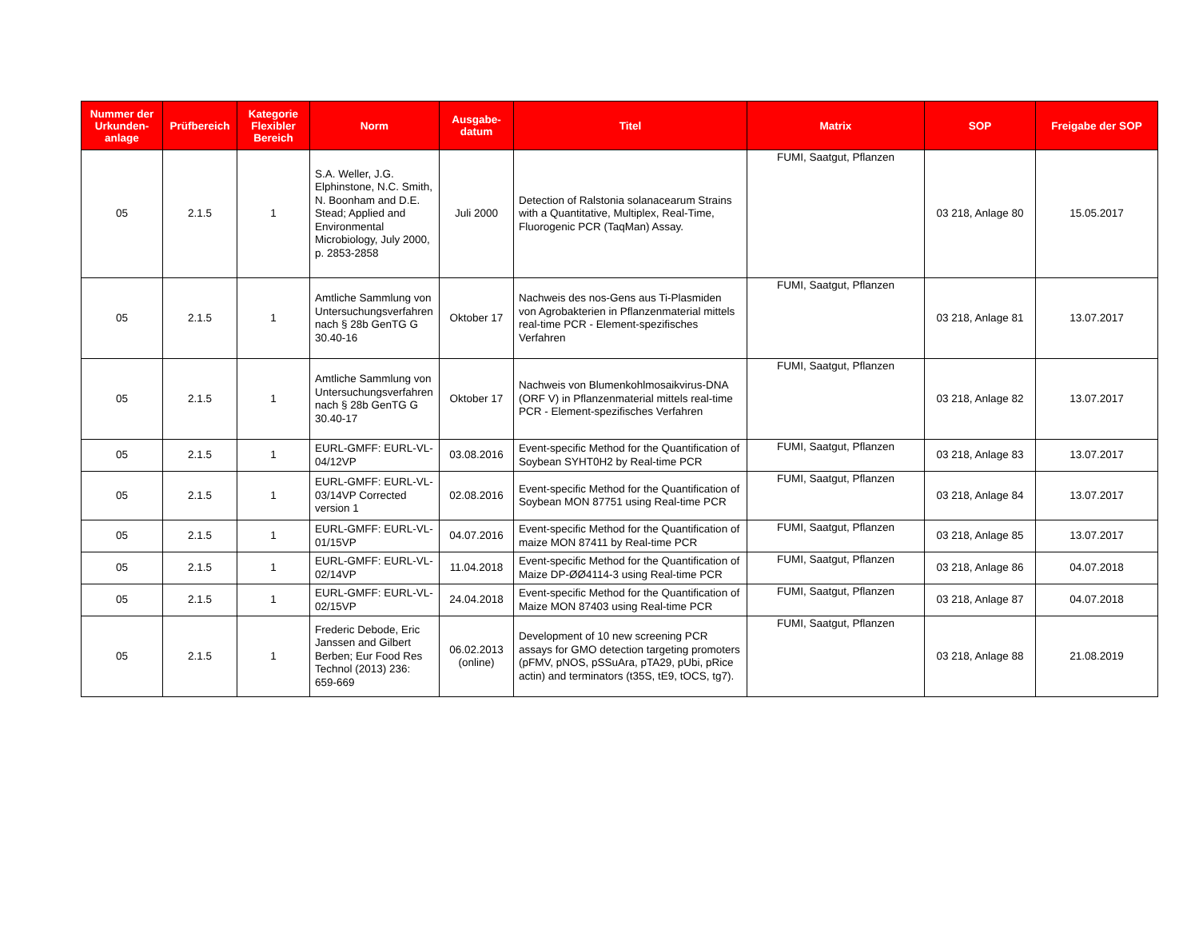| Nummer der Urkunden-anlage | Prüfbereich | Kategorie Flexibler Bereich | Norm | Ausgabe-datum | Titel | Matrix | SOP | Freigabe der SOP |
| --- | --- | --- | --- | --- | --- | --- | --- | --- |
| 05 | 2.1.5 | 1 | S.A. Weller, J.G. Elphinstone, N.C. Smith, N. Boonham and D.E. Stead; Applied and Environmental Microbiology, July 2000, p. 2853-2858 | Juli 2000 | Detection of Ralstonia solanacearum Strains with a Quantitative, Multiplex, Real-Time, Fluorogenic PCR (TaqMan) Assay. | FUMI, Saatgut, Pflanzen | 03 218, Anlage 80 | 15.05.2017 |
| 05 | 2.1.5 | 1 | Amtliche Sammlung von Untersuchungsverfahren nach § 28b GenTG G 30.40-16 | Oktober 17 | Nachweis des nos-Gens aus Ti-Plasmiden von Agrobakterien in Pflanzenmaterial mittels real-time PCR - Element-spezifisches Verfahren | FUMI, Saatgut, Pflanzen | 03 218, Anlage 81 | 13.07.2017 |
| 05 | 2.1.5 | 1 | Amtliche Sammlung von Untersuchungsverfahren nach § 28b GenTG G 30.40-17 | Oktober 17 | Nachweis von Blumenkohlmosaikvirus-DNA (ORF V) in Pflanzenmaterial mittels real-time PCR - Element-spezifisches Verfahren | FUMI, Saatgut, Pflanzen | 03 218, Anlage 82 | 13.07.2017 |
| 05 | 2.1.5 | 1 | EURL-GMFF: EURL-VL-04/12VP | 03.08.2016 | Event-specific Method for the Quantification of Soybean SYHT0H2 by Real-time PCR | FUMI, Saatgut, Pflanzen | 03 218, Anlage 83 | 13.07.2017 |
| 05 | 2.1.5 | 1 | EURL-GMFF: EURL-VL-03/14VP Corrected version 1 | 02.08.2016 | Event-specific Method for the Quantification of Soybean MON 87751 using Real-time PCR | FUMI, Saatgut, Pflanzen | 03 218, Anlage 84 | 13.07.2017 |
| 05 | 2.1.5 | 1 | EURL-GMFF: EURL-VL-01/15VP | 04.07.2016 | Event-specific Method for the Quantification of maize MON 87411 by Real-time PCR | FUMI, Saatgut, Pflanzen | 03 218, Anlage 85 | 13.07.2017 |
| 05 | 2.1.5 | 1 | EURL-GMFF: EURL-VL-02/14VP | 11.04.2018 | Event-specific Method for the Quantification of Maize DP-ØØ4114-3 using Real-time PCR | FUMI, Saatgut, Pflanzen | 03 218, Anlage 86 | 04.07.2018 |
| 05 | 2.1.5 | 1 | EURL-GMFF: EURL-VL-02/15VP | 24.04.2018 | Event-specific Method for the Quantification of Maize MON 87403 using Real-time PCR | FUMI, Saatgut, Pflanzen | 03 218, Anlage 87 | 04.07.2018 |
| 05 | 2.1.5 | 1 | Frederic Debode, Eric Janssen and Gilbert Berben; Eur Food Res Technol (2013) 236: 659-669 | 06.02.2013 (online) | Development of 10 new screening PCR assays for GMO detection targeting promoters (pFMV, pNOS, pSSuAra, pTA29, pUbi, pRice actin) and terminators (t35S, tE9, tOCS, tg7). | FUMI, Saatgut, Pflanzen | 03 218, Anlage 88 | 21.08.2019 |